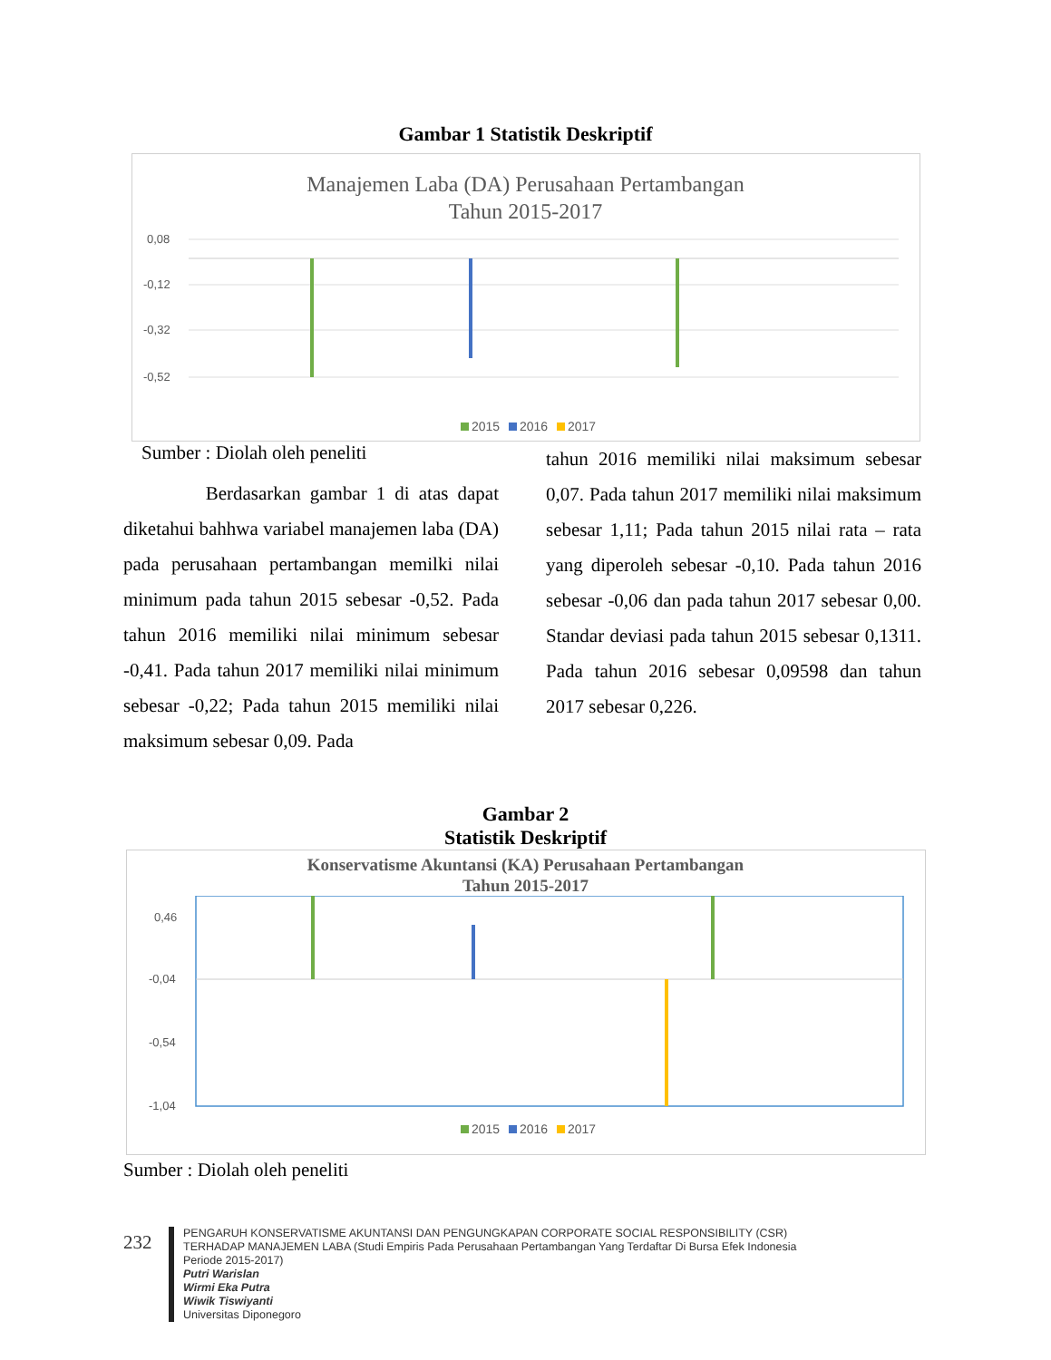Gambar 1 Statistik Deskriptif
Manajemen Laba (DA) Perusahaan Pertambangan
Tahun 2015-2017
0,08
-0,12
-0,32
-0,52
2015 2016 2017
Sumber : Diolah oleh peneliti
Berdasarkan gambar 1 di atas dapat diketahui bahhwa variabel manajemen laba (DA) pada perusahaan pertambangan memilki nilai minimum pada tahun 2015 sebesar -0,52. Pada tahun 2016 memiliki nilai minimum sebesar -0,41. Pada tahun 2017 memiliki nilai minimum sebesar -0,22; Pada tahun 2015 memiliki nilai maksimum sebesar 0,09. Pada
tahun 2016 memiliki nilai maksimum sebesar 0,07. Pada tahun 2017 memiliki nilai maksimum sebesar 1,11; Pada tahun 2015 nilai rata – rata yang diperoleh sebesar -0,10. Pada tahun 2016 sebesar -0,06 dan pada tahun 2017 sebesar 0,00. Standar deviasi pada tahun 2015 sebesar 0,1311. Pada tahun 2016 sebesar 0,09598 dan tahun 2017 sebesar 0,226.
Gambar 2
Statistik Deskriptif
Konservatisme Akuntansi (KA) Perusahaan Pertambangan
Tahun 2015-2017
0,46
-0,04
-0,54
-1,04
2015 2016 2017
Sumber : Diolah oleh peneliti
232
PENGARUH KONSERVATISME AKUNTANSI DAN PENGUNGKAPAN CORPORATE SOCIAL RESPONSIBILITY (CSR)
TERHADAP MANAJEMEN LABA (Studi Empiris Pada Perusahaan Pertambangan Yang Terdaftar Di Bursa Efek Indonesia
Periode 2015-2017)
Putri Warislan
Wirmi Eka Putra
Wiwik Tiswiyanti
Universitas Diponegoro